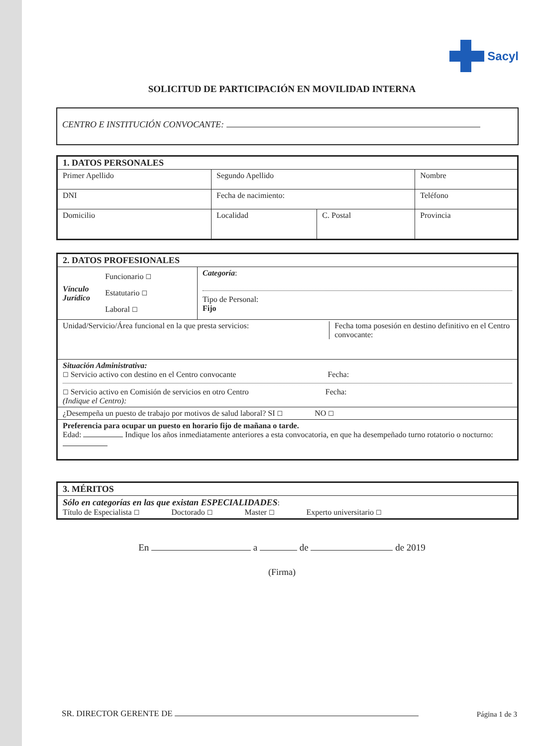Sacyl
SOLICITUD DE PARTICIPACIÓN EN MOVILIDAD INTERNA
CENTRO E INSTITUCIÓN CONVOCANTE:
| 1. DATOS PERSONALES | | | |
| Primer Apellido | Segundo Apellido | | Nombre |
| DNI | Fecha de nacimiento: | | Teléfono |
| Domicilio | Localidad | C. Postal | Provincia |
| 2. DATOS PROFESIONALES | |
| Vínculo Jurídico Funcionario ☐ Estatutario ☐ Laboral ☐ | Categoría : Tipo de Personal: Fijo |
| Unidad/Servicio/Área funcional en la que presta servicios: Fecha toma posesión en destino definitivo en el Centro convocante: | |
| Situación Administrativa: ☐ Servicio activo con destino en el Centro convocante Fecha: ☐ Servicio activo en Comisión de servicios en otro Centro Fecha: (Indique el Centro): | |
| ¿Desempeña un puesto de trabajo por motivos de salud laboral? SI ☐ NO ☐ | |
| Preferencia para ocupar un puesto en horario fijo de mañana o tarde. Edad: Indique los años inmediatamente anteriores a esta convocatoria, en que ha desempeñado turno rotatorio o nocturno: | |
| 3. MÉRITOS |
| Sólo en categorías en las que existan ESPECIALIDADES : Título de Especialista ☐ Doctorado ☐ Master ☐ Experto universitario ☐ |
En a de de 2019
(Firma)
SR. DIRECTOR GERENTE DE Página 1 de 3